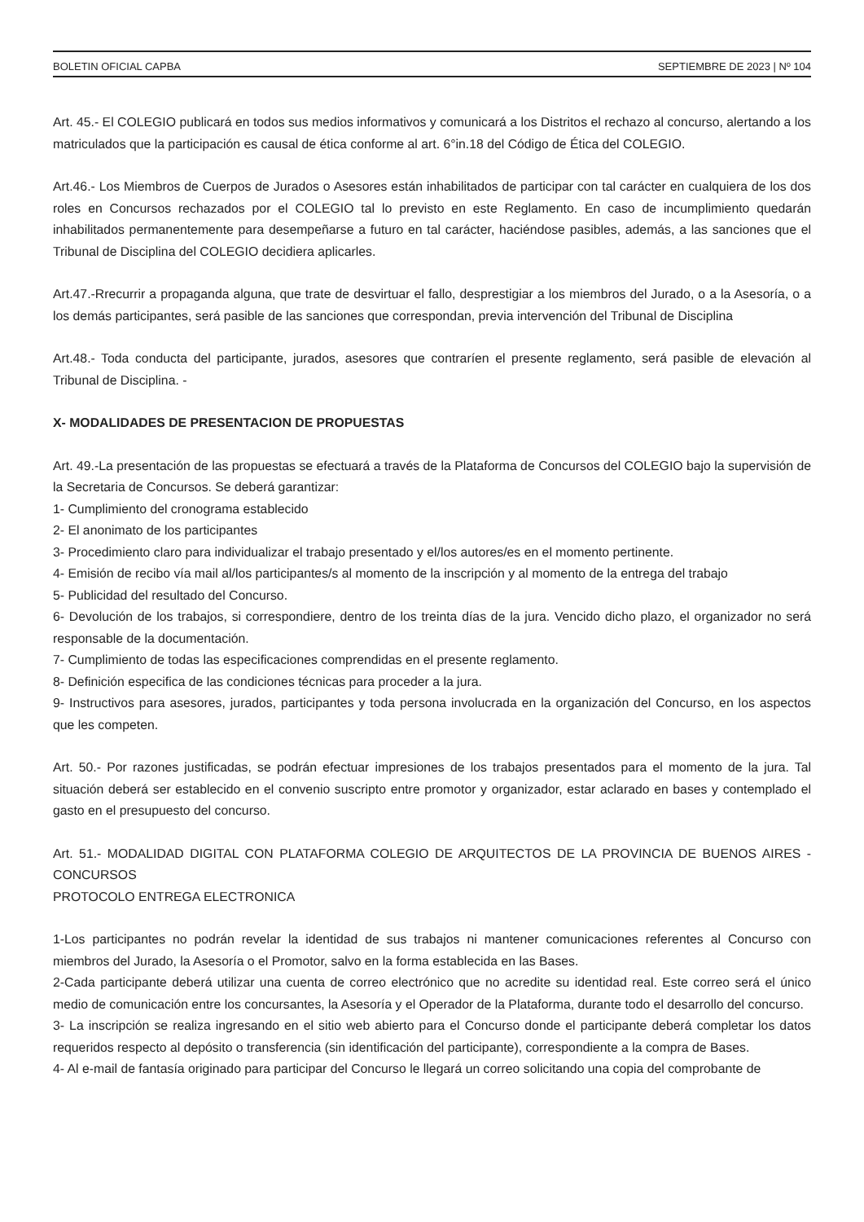BOLETIN OFICIAL CAPBA SEPTIEMBRE DE 2023 | Nº 104
Art. 45.- El COLEGIO publicará en todos sus medios informativos y comunicará a los Distritos el rechazo al concurso, alertando a los matriculados que la participación es causal de ética conforme al art. 6°in.18 del Código de Ética del COLEGIO.
Art.46.- Los Miembros de Cuerpos de Jurados o Asesores están inhabilitados de participar con tal carácter en cualquiera de los dos roles en Concursos rechazados por el COLEGIO tal lo previsto en este Reglamento. En caso de incumplimiento quedarán inhabilitados permanentemente para desempeñarse a futuro en tal carácter, haciéndose pasibles, además, a las sanciones que el Tribunal de Disciplina del COLEGIO decidiera aplicarles.
Art.47.-Rrecurrir a propaganda alguna, que trate de desvirtuar el fallo, desprestigiar a los miembros del Jurado, o a la Asesoría, o a los demás participantes, será pasible de las sanciones que correspondan, previa intervención del Tribunal de Disciplina
Art.48.- Toda conducta del participante, jurados, asesores que contraríen el presente reglamento, será pasible de elevación al Tribunal de Disciplina. -
X- MODALIDADES DE PRESENTACION DE PROPUESTAS
Art. 49.-La presentación de las propuestas se efectuará a través de la Plataforma de Concursos del COLEGIO bajo la supervisión de la Secretaria de Concursos. Se deberá garantizar:
1- Cumplimiento del cronograma establecido
2- El anonimato de los participantes
3- Procedimiento claro para individualizar el trabajo presentado y el/los autores/es en el momento pertinente.
4- Emisión de recibo vía mail al/los participantes/s al momento de la inscripción y al momento de la entrega del trabajo
5- Publicidad del resultado del Concurso.
6- Devolución de los trabajos, si correspondiere, dentro de los treinta días de la jura. Vencido dicho plazo, el organizador no será responsable de la documentación.
7- Cumplimiento de todas las especificaciones comprendidas en el presente reglamento.
8- Definición especifica de las condiciones técnicas para proceder a la jura.
9- Instructivos para asesores, jurados, participantes y toda persona involucrada en la organización del Concurso, en los aspectos que les competen.
Art. 50.- Por razones justificadas, se podrán efectuar impresiones de los trabajos presentados para el momento de la jura. Tal situación deberá ser establecido en el convenio suscripto entre promotor y organizador, estar aclarado en bases y contemplado el gasto en el presupuesto del concurso.
Art. 51.- MODALIDAD DIGITAL CON PLATAFORMA COLEGIO DE ARQUITECTOS DE LA PROVINCIA DE BUENOS AIRES -CONCURSOS
PROTOCOLO ENTREGA ELECTRONICA
1-Los participantes no podrán revelar la identidad de sus trabajos ni mantener comunicaciones referentes al Concurso con miembros del Jurado, la Asesoría o el Promotor, salvo en la forma establecida en las Bases.
2-Cada participante deberá utilizar una cuenta de correo electrónico que no acredite su identidad real. Este correo será el único medio de comunicación entre los concursantes, la Asesoría y el Operador de la Plataforma, durante todo el desarrollo del concurso.
3- La inscripción se realiza ingresando en el sitio web abierto para el Concurso donde el participante deberá completar los datos requeridos respecto al depósito o transferencia (sin identificación del participante), correspondiente a la compra de Bases.
4- Al e-mail de fantasía originado para participar del Concurso le llegará un correo solicitando una copia del comprobante de